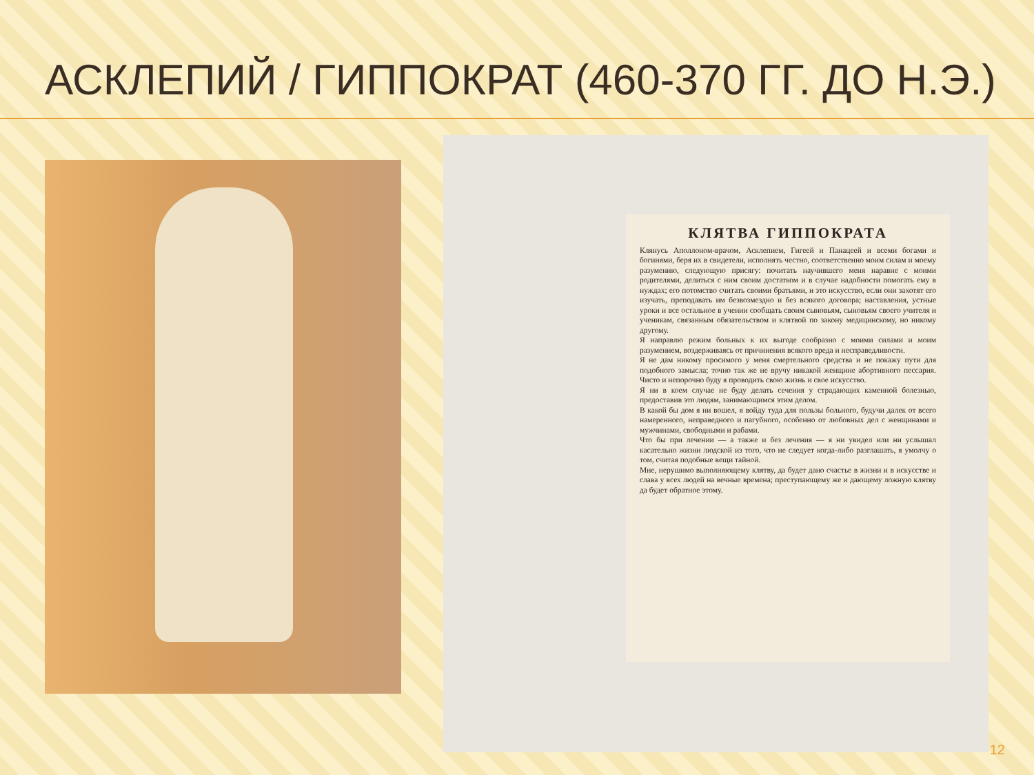АСКЛЕПИЙ / ГИППОКРАТ (460-370 ГГ. ДО Н.Э.)
КЛЯТВА ГИППОКРАТА
Клянусь Аполлоном-врачом, Асклепием, Гигеей и Панацеей и всеми богами и богинями, беря их в свидетели, исполнять честно, соответственно моим силам и моему разумению, следующую присягу: почитать научившего меня наравне с моими родителями, делиться с ним своим достатком и в случае надобности помогать ему в нуждах; его потомство считать своими братьями, и это искусство, если они захотят его изучать, преподавать им безвозмездно и без всякого договора; наставления, устные уроки и все остальное в учении сообщать своим сыновьям, сыновьям своего учителя и ученикам, связанным обязательством и клятвой по закону медицинскому, но никому другому.
Я направлю режим больных к их выгоде сообразно с моими силами и моим разумением, воздерживаясь от причинения всякого вреда и несправедливости.
Я не дам никому просимого у меня смертельного средства и не покажу пути для подобного замысла; точно так же не вручу никакой женщине абортивного пессария. Чисто и непорочно буду я проводить свою жизнь и свое искусство.
Я ни в коем случае не буду делать сечения у страдающих каменной болезнью, предоставив это людям, занимающимся этим делом.
В какой бы дом я ни вошел, я войду туда для пользы больного, будучи далек от всего намеренного, неправедного и пагубного, особенно от любовных дел с женщинами и мужчинами, свободными и рабами.
Что бы при лечении — а также и без лечения — я ни увидел или ни услышал касательно жизни людской из того, что не следует когда-либо разглашать, я умолчу о том, считая подобные вещи тайной.
Мне, нерушимо выполняющему клятву, да будет дано счастье в жизни и в искусстве и слава у всех людей на вечные времена; преступающему же и дающему ложную клятву да будет обратное этому.
12